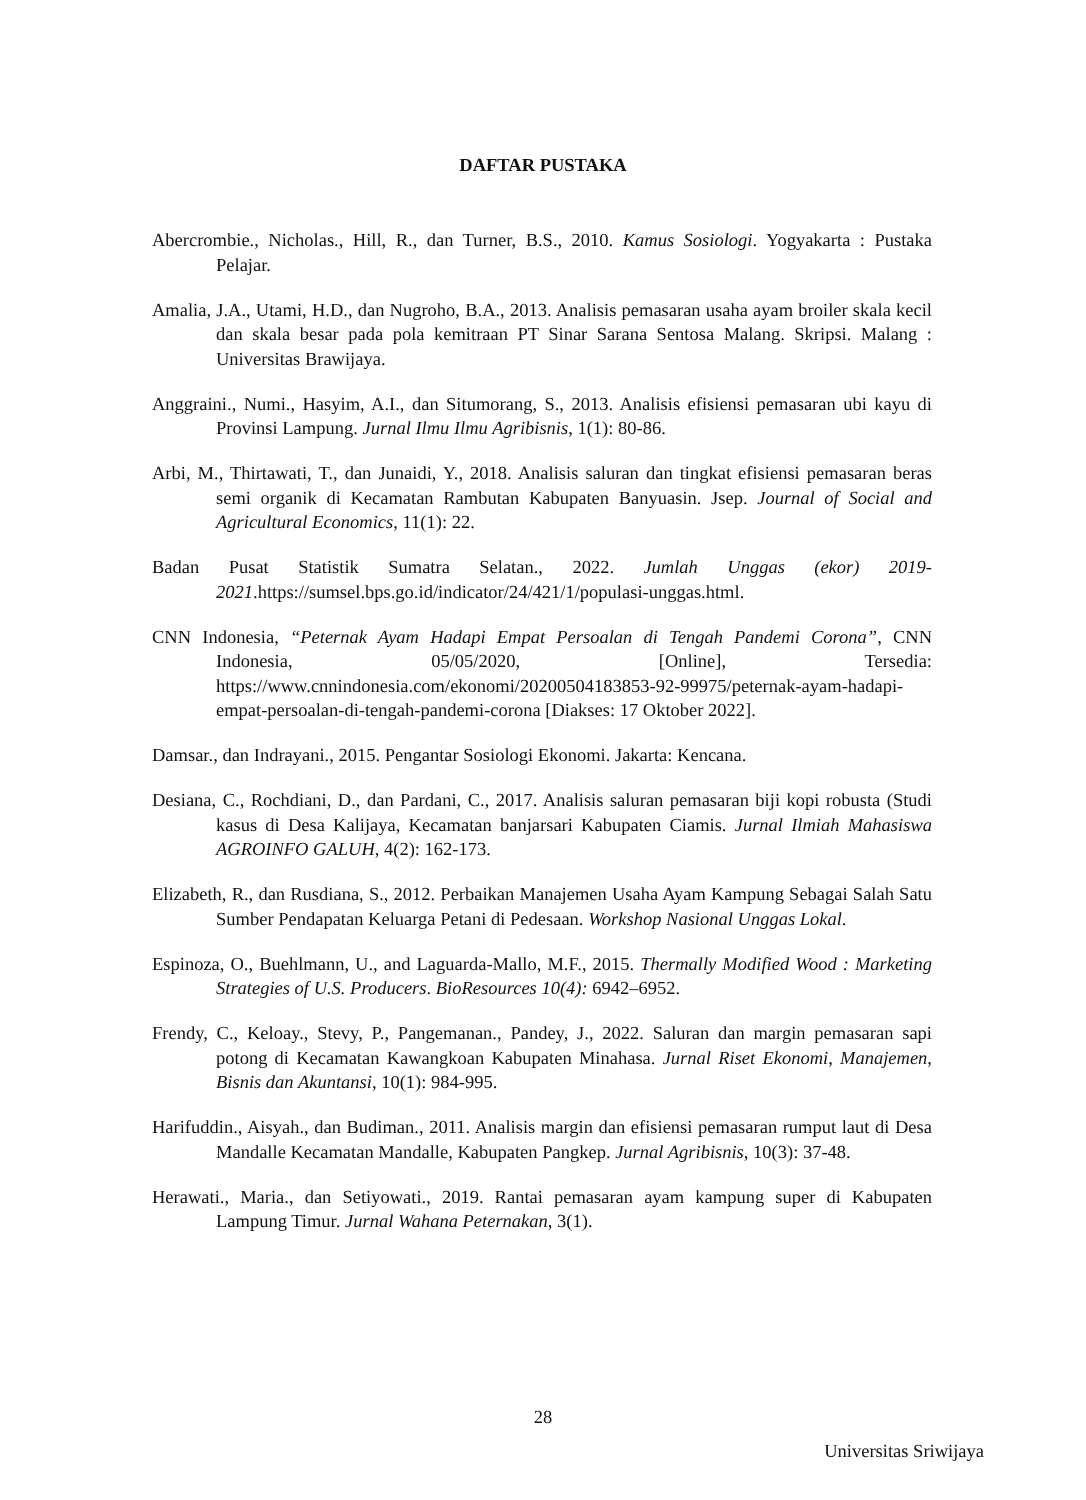DAFTAR PUSTAKA
Abercrombie., Nicholas., Hill, R., dan Turner, B.S., 2010. Kamus Sosiologi. Yogyakarta : Pustaka Pelajar.
Amalia, J.A., Utami, H.D., dan Nugroho, B.A., 2013. Analisis pemasaran usaha ayam broiler skala kecil dan skala besar pada pola kemitraan PT Sinar Sarana Sentosa Malang. Skripsi. Malang : Universitas Brawijaya.
Anggraini., Numi., Hasyim, A.I., dan Situmorang, S., 2013. Analisis efisiensi pemasaran ubi kayu di Provinsi Lampung. Jurnal Ilmu Ilmu Agribisnis, 1(1): 80-86.
Arbi, M., Thirtawati, T., dan Junaidi, Y., 2018. Analisis saluran dan tingkat efisiensi pemasaran beras semi organik di Kecamatan Rambutan Kabupaten Banyuasin. Jsep. Journal of Social and Agricultural Economics, 11(1): 22.
Badan Pusat Statistik Sumatra Selatan., 2022. Jumlah Unggas (ekor) 2019-2021.https://sumsel.bps.go.id/indicator/24/421/1/populasi-unggas.html.
CNN Indonesia, “Peternak Ayam Hadapi Empat Persoalan di Tengah Pandemi Corona”, CNN Indonesia, 05/05/2020, [Online], Tersedia: https://www.cnnindonesia.com/ekonomi/20200504183853-92-99975/peternak-ayam-hadapi-empat-persoalan-di-tengah-pandemi-corona [Diakses: 17 Oktober 2022].
Damsar., dan Indrayani., 2015. Pengantar Sosiologi Ekonomi. Jakarta: Kencana.
Desiana, C., Rochdiani, D., dan Pardani, C., 2017. Analisis saluran pemasaran biji kopi robusta (Studi kasus di Desa Kalijaya, Kecamatan banjarsari Kabupaten Ciamis. Jurnal Ilmiah Mahasiswa AGROINFO GALUH, 4(2): 162-173.
Elizabeth, R., dan Rusdiana, S., 2012. Perbaikan Manajemen Usaha Ayam Kampung Sebagai Salah Satu Sumber Pendapatan Keluarga Petani di Pedesaan. Workshop Nasional Unggas Lokal.
Espinoza, O., Buehlmann, U., and Laguarda-Mallo, M.F., 2015. Thermally Modified Wood : Marketing Strategies of U.S. Producers. BioResources 10(4): 6942–6952.
Frendy, C., Keloay., Stevy, P., Pangemanan., Pandey, J., 2022. Saluran dan margin pemasaran sapi potong di Kecamatan Kawangkoan Kabupaten Minahasa. Jurnal Riset Ekonomi, Manajemen, Bisnis dan Akuntansi, 10(1): 984-995.
Harifuddin., Aisyah., dan Budiman., 2011. Analisis margin dan efisiensi pemasaran rumput laut di Desa Mandalle Kecamatan Mandalle, Kabupaten Pangkep. Jurnal Agribisnis, 10(3): 37-48.
Herawati., Maria., dan Setiyowati., 2019. Rantai pemasaran ayam kampung super di Kabupaten Lampung Timur. Jurnal Wahana Peternakan, 3(1).
28
Universitas Sriwijaya